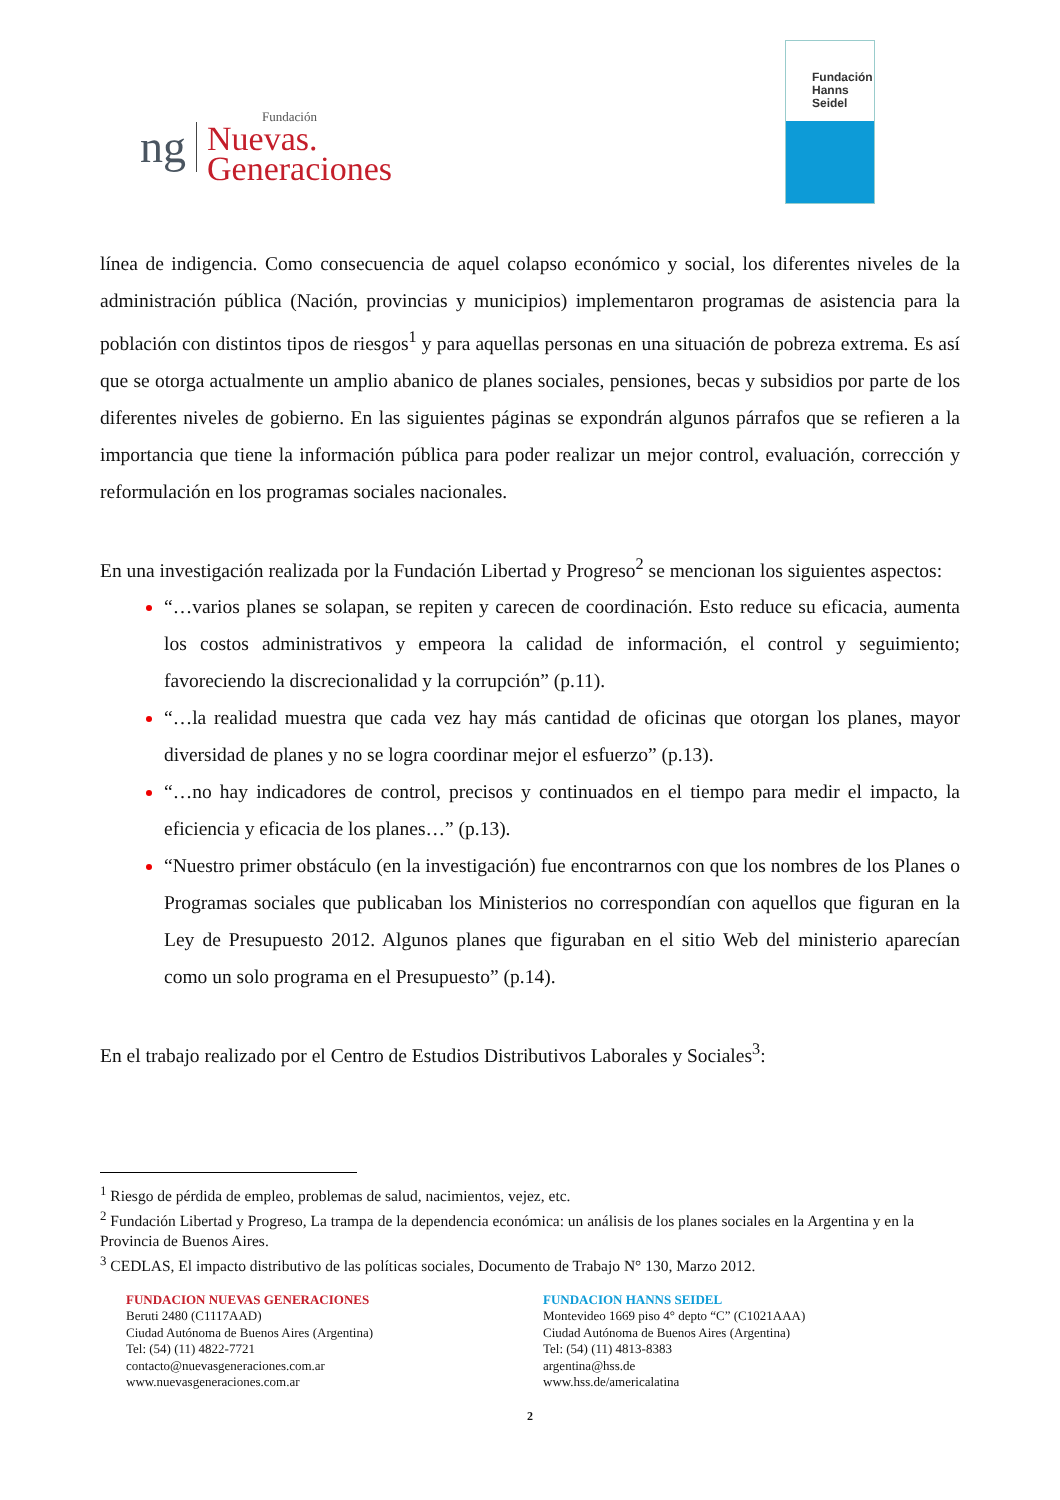ng
Fundación
Nuevas.
Generaciones
Fundación
Hanns
Seidel
línea de indigencia. Como consecuencia de aquel colapso económico y social, los diferentes niveles de la administración pública (Nación, provincias y municipios) implementaron programas de asistencia para la población con distintos tipos de riesgos<sup>1</sup> y para aquellas personas en una situación de pobreza extrema. Es así que se otorga actualmente un amplio abanico de planes sociales, pensiones, becas y subsidios por parte de los diferentes niveles de gobierno. En las siguientes páginas se expondrán algunos párrafos que se refieren a la importancia que tiene la información pública para poder realizar un mejor control, evaluación, corrección y reformulación en los programas sociales nacionales.
En una investigación realizada por la Fundación Libertad y Progreso<sup>2</sup> se mencionan los siguientes aspectos:
“…varios planes se solapan, se repiten y carecen de coordinación. Esto reduce su eficacia, aumenta los costos administrativos y empeora la calidad de información, el control y seguimiento; favoreciendo la discrecionalidad y la corrupción” (p.11).
“…la realidad muestra que cada vez hay más cantidad de oficinas que otorgan los planes, mayor diversidad de planes y no se logra coordinar mejor el esfuerzo” (p.13).
“…no hay indicadores de control, precisos y continuados en el tiempo para medir el impacto, la eficiencia y eficacia de los planes…” (p.13).
“Nuestro primer obstáculo (en la investigación) fue encontrarnos con que los nombres de los Planes o Programas sociales que publicaban los Ministerios no correspondían con aquellos que figuran en la Ley de Presupuesto 2012. Algunos planes que figuraban en el sitio Web del ministerio aparecían como un solo programa en el Presupuesto” (p.14).
En el trabajo realizado por el Centro de Estudios Distributivos Laborales y Sociales<sup>3</sup>:
<sup>1</sup> Riesgo de pérdida de empleo, problemas de salud, nacimientos, vejez, etc.
<sup>2</sup> Fundación Libertad y Progreso, La trampa de la dependencia económica: un análisis de los planes sociales en la Argentina y en la Provincia de Buenos Aires.
<sup>3</sup> CEDLAS, El impacto distributivo de las políticas sociales, Documento de Trabajo N° 130, Marzo 2012.
FUNDACION NUEVAS GENERACIONES
Beruti 2480 (C1117AAD)
Ciudad Autónoma de Buenos Aires (Argentina)
Tel: (54) (11) 4822-7721
contacto@nuevasgeneraciones.com.ar
www.nuevasgeneraciones.com.ar
FUNDACION HANNS SEIDEL
Montevideo 1669 piso 4° depto “C” (C1021AAA)
Ciudad Autónoma de Buenos Aires (Argentina)
Tel: (54) (11) 4813-8383
argentina@hss.de
www.hss.de/americalatina
2